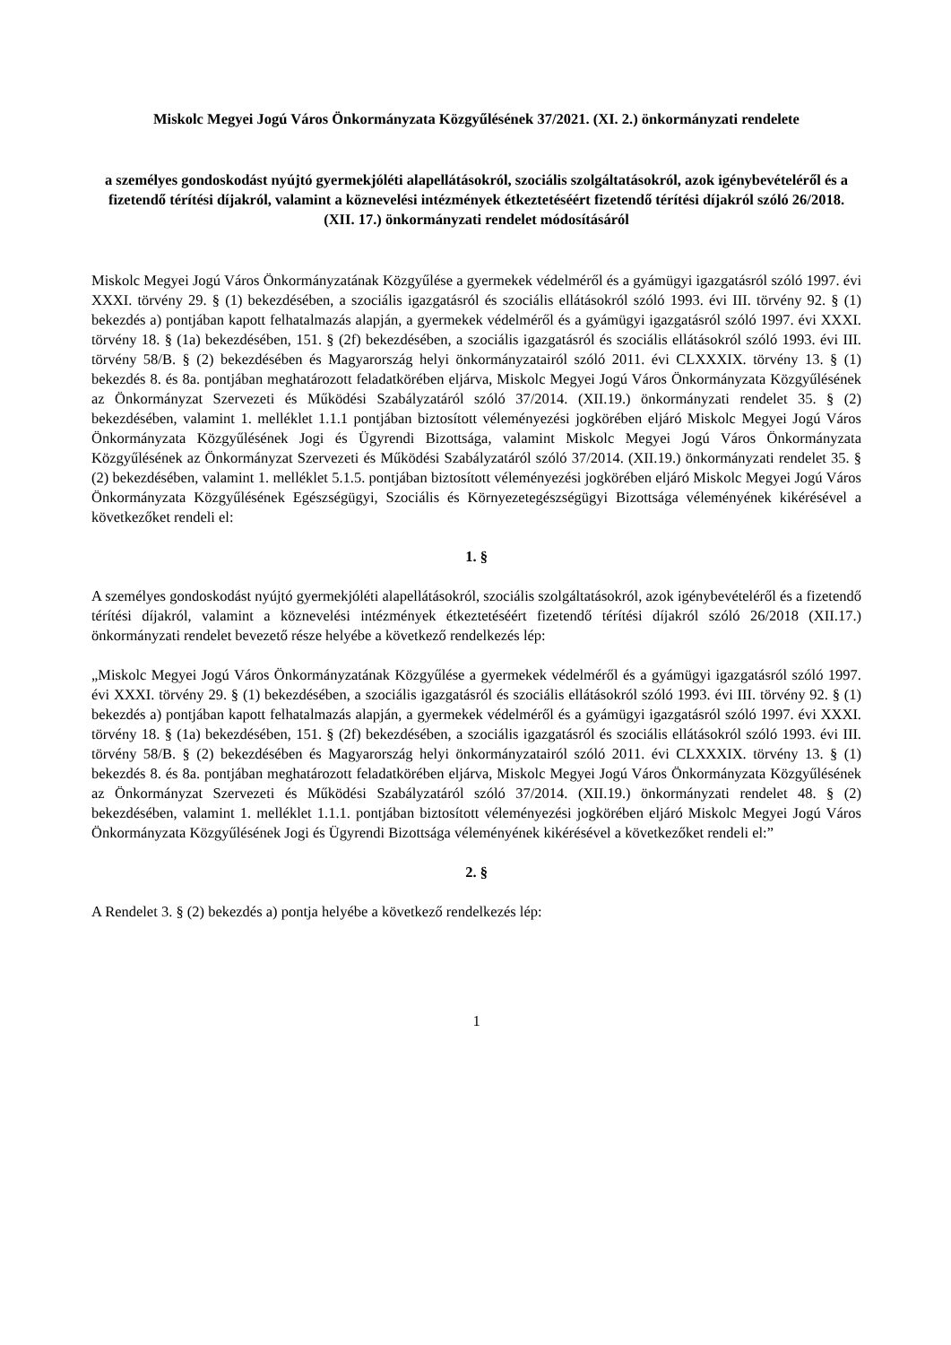Miskolc Megyei Jogú Város Önkormányzata Közgyűlésének 37/2021. (XI. 2.) önkormányzati rendelete
a személyes gondoskodást nyújtó gyermekjóléti alapellátásokról, szociális szolgáltatásokról, azok igénybevételéről és a fizetendő térítési díjakról, valamint a köznevelési intézmények étkeztetéséért fizetendő térítési díjakról szóló 26/2018. (XII. 17.) önkormányzati rendelet módosításáról
Miskolc Megyei Jogú Város Önkormányzatának Közgyűlése a gyermekek védelméről és a gyámügyi igazgatásról szóló 1997. évi XXXI. törvény 29. § (1) bekezdésében, a szociális igazgatásról és szociális ellátásokról szóló 1993. évi III. törvény 92. § (1) bekezdés a) pontjában kapott felhatalmazás alapján, a gyermekek védelméről és a gyámügyi igazgatásról szóló 1997. évi XXXI. törvény 18. § (1a) bekezdésében, 151. § (2f) bekezdésében, a szociális igazgatásról és szociális ellátásokról szóló 1993. évi III. törvény 58/B. § (2) bekezdésében és Magyarország helyi önkormányzatairól szóló 2011. évi CLXXXIX. törvény 13. § (1) bekezdés 8. és 8a. pontjában meghatározott feladatkörében eljárva, Miskolc Megyei Jogú Város Önkormányzata Közgyűlésének az Önkormányzat Szervezeti és Működési Szabályzatáról szóló 37/2014. (XII.19.) önkormányzati rendelet 35. § (2) bekezdésében, valamint 1. melléklet 1.1.1 pontjában biztosított véleményezési jogkörében eljáró Miskolc Megyei Jogú Város Önkormányzata Közgyűlésének Jogi és Ügyrendi Bizottsága, valamint Miskolc Megyei Jogú Város Önkormányzata Közgyűlésének az Önkormányzat Szervezeti és Működési Szabályzatáról szóló 37/2014. (XII.19.) önkormányzati rendelet 35. § (2) bekezdésében, valamint 1. melléklet 5.1.5. pontjában biztosított véleményezési jogkörében eljáró Miskolc Megyei Jogú Város Önkormányzata Közgyűlésének Egészségügyi, Szociális és Környezetegészségügyi Bizottsága véleményének kikérésével a következőket rendeli el:
1. §
A személyes gondoskodást nyújtó gyermekjóléti alapellátásokról, szociális szolgáltatásokról, azok igénybevételéről és a fizetendő térítési díjakról, valamint a köznevelési intézmények étkeztetéséért fizetendő térítési díjakról szóló 26/2018 (XII.17.) önkormányzati rendelet bevezető része helyébe a következő rendelkezés lép:
„Miskolc Megyei Jogú Város Önkormányzatának Közgyűlése a gyermekek védelméről és a gyámügyi igazgatásról szóló 1997. évi XXXI. törvény 29. § (1) bekezdésében, a szociális igazgatásról és szociális ellátásokról szóló 1993. évi III. törvény 92. § (1) bekezdés a) pontjában kapott felhatalmazás alapján, a gyermekek védelméről és a gyámügyi igazgatásról szóló 1997. évi XXXI. törvény 18. § (1a) bekezdésében, 151. § (2f) bekezdésében, a szociális igazgatásról és szociális ellátásokról szóló 1993. évi III. törvény 58/B. § (2) bekezdésében és Magyarország helyi önkormányzatairól szóló 2011. évi CLXXXIX. törvény 13. § (1) bekezdés 8. és 8a. pontjában meghatározott feladatkörében eljárva, Miskolc Megyei Jogú Város Önkormányzata Közgyűlésének az Önkormányzat Szervezeti és Működési Szabályzatáról szóló 37/2014. (XII.19.) önkormányzati rendelet 48. § (2) bekezdésében, valamint 1. melléklet 1.1.1. pontjában biztosított véleményezési jogkörében eljáró Miskolc Megyei Jogú Város Önkormányzata Közgyűlésének Jogi és Ügyrendi Bizottsága véleményének kikérésével a következőket rendeli el:”
2. §
A Rendelet 3. § (2) bekezdés a) pontja helyébe a következő rendelkezés lép:
1